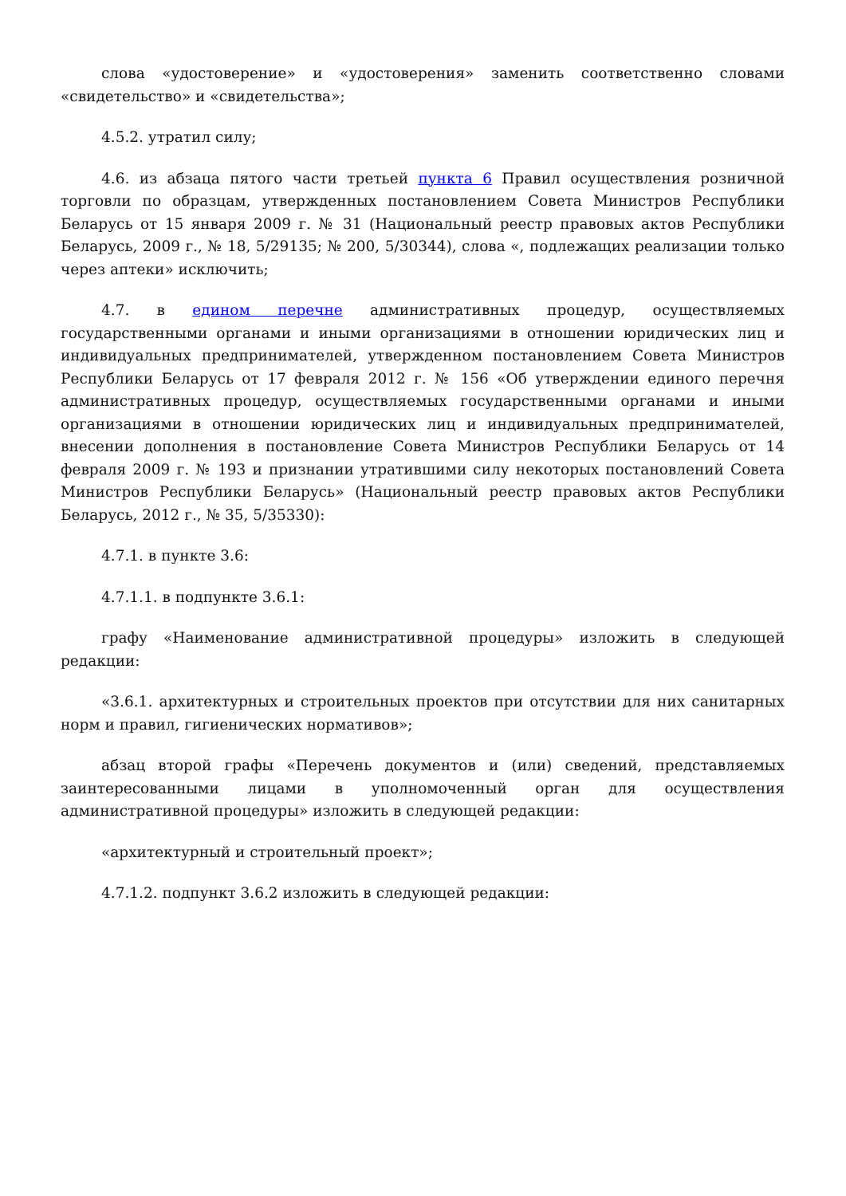слова «удостоверение» и «удостоверения» заменить соответственно словами «свидетельство» и «свидетельства»;
4.5.2. утратил силу;
4.6. из абзаца пятого части третьей пункта 6 Правил осуществления розничной торговли по образцам, утвержденных постановлением Совета Министров Республики Беларусь от 15 января 2009 г. № 31 (Национальный реестр правовых актов Республики Беларусь, 2009 г., № 18, 5/29135; № 200, 5/30344), слова «, подлежащих реализации только через аптеки» исключить;
4.7. в едином перечне административных процедур, осуществляемых государственными органами и иными организациями в отношении юридических лиц и индивидуальных предпринимателей, утвержденном постановлением Совета Министров Республики Беларусь от 17 февраля 2012 г. № 156 «Об утверждении единого перечня административных процедур, осуществляемых государственными органами и иными организациями в отношении юридических лиц и индивидуальных предпринимателей, внесении дополнения в постановление Совета Министров Республики Беларусь от 14 февраля 2009 г. № 193 и признании утратившими силу некоторых постановлений Совета Министров Республики Беларусь» (Национальный реестр правовых актов Республики Беларусь, 2012 г., № 35, 5/35330):
4.7.1. в пункте 3.6:
4.7.1.1. в подпункте 3.6.1:
графу «Наименование административной процедуры» изложить в следующей редакции:
«3.6.1. архитектурных и строительных проектов при отсутствии для них санитарных норм и правил, гигиенических нормативов»;
абзац второй графы «Перечень документов и (или) сведений, представляемых заинтересованными лицами в уполномоченный орган для осуществления административной процедуры» изложить в следующей редакции:
«архитектурный и строительный проект»;
4.7.1.2. подпункт 3.6.2 изложить в следующей редакции: